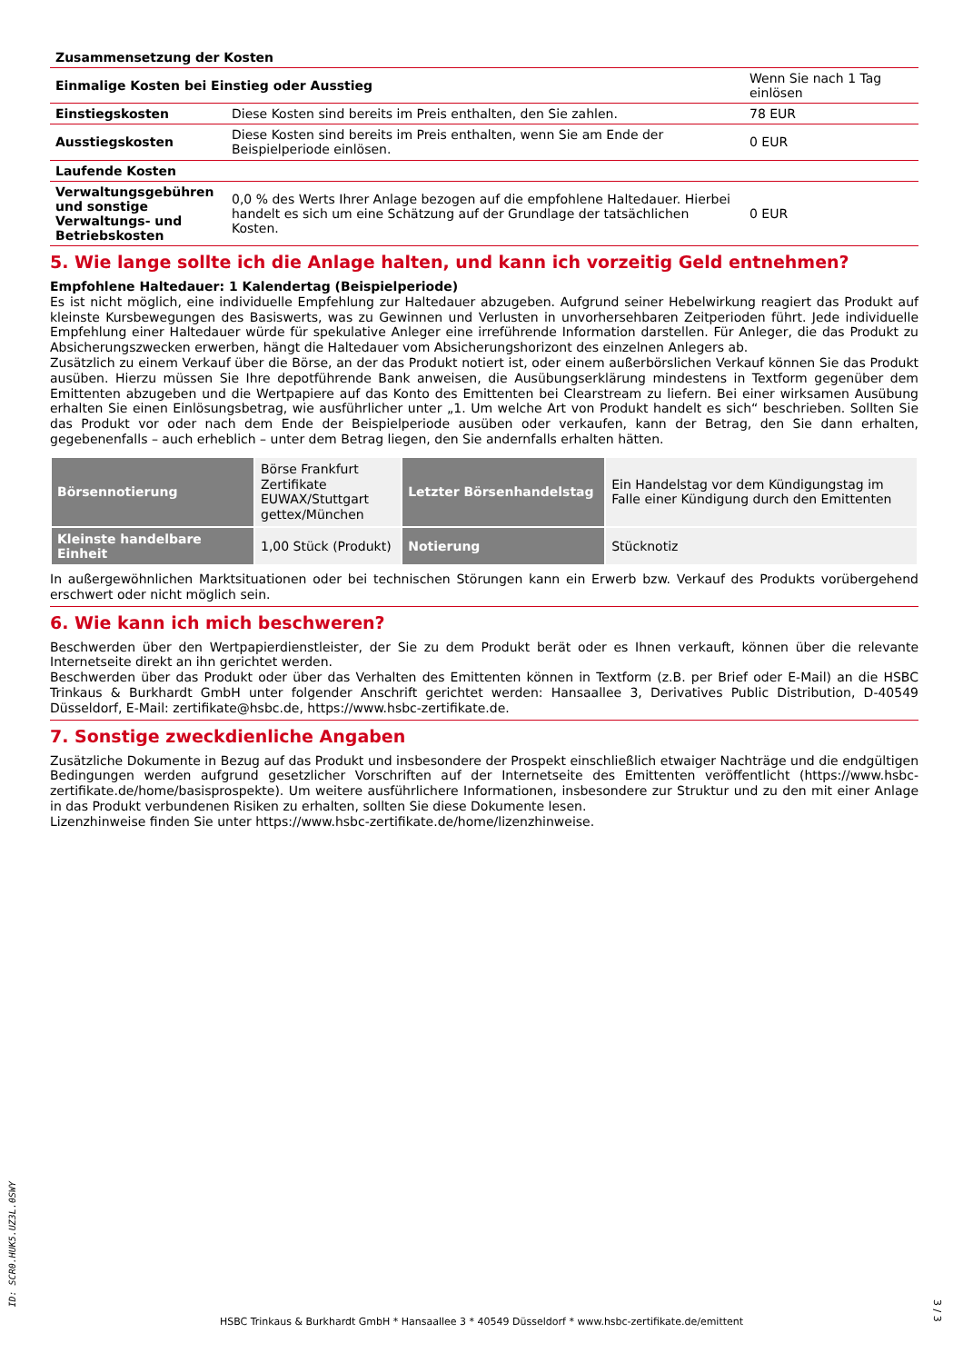| Zusammensetzung der Kosten | | |
| Einmalige Kosten bei Einstieg oder Ausstieg | | Wenn Sie nach 1 Tag einlösen |
| Einstiegskosten | Diese Kosten sind bereits im Preis enthalten, den Sie zahlen. | 78 EUR |
| Ausstiegskosten | Diese Kosten sind bereits im Preis enthalten, wenn Sie am Ende der Beispielperiode einlösen. | 0 EUR |
| Laufende Kosten | | |
| Verwaltungsgebühren und sonstige Verwaltungs- und Betriebskosten | 0,0 % des Werts Ihrer Anlage bezogen auf die empfohlene Haltedauer. Hierbei handelt es sich um eine Schätzung auf der Grundlage der tatsächlichen Kosten. | 0 EUR |
5. Wie lange sollte ich die Anlage halten, und kann ich vorzeitig Geld entnehmen?
Empfohlene Haltedauer: 1 Kalendertag (Beispielperiode)
Es ist nicht möglich, eine individuelle Empfehlung zur Haltedauer abzugeben. Aufgrund seiner Hebelwirkung reagiert das Produkt auf kleinste Kursbewegungen des Basiswerts, was zu Gewinnen und Verlusten in unvorhersehbaren Zeitperioden führt. Jede individuelle Empfehlung einer Haltedauer würde für spekulative Anleger eine irreführende Information darstellen. Für Anleger, die das Produkt zu Absicherungszwecken erwerben, hängt die Haltedauer vom Absicherungshorizont des einzelnen Anlegers ab.
Zusätzlich zu einem Verkauf über die Börse, an der das Produkt notiert ist, oder einem außerbörslichen Verkauf können Sie das Produkt ausüben. Hierzu müssen Sie Ihre depotführende Bank anweisen, die Ausübungserklärung mindestens in Textform gegenüber dem Emittenten abzugeben und die Wertpapiere auf das Konto des Emittenten bei Clearstream zu liefern. Bei einer wirksamen Ausübung erhalten Sie einen Einlösungsbetrag, wie ausführlicher unter „1. Um welche Art von Produkt handelt es sich“ beschrieben. Sollten Sie das Produkt vor oder nach dem Ende der Beispielperiode ausüben oder verkaufen, kann der Betrag, den Sie dann erhalten, gegebenenfalls – auch erheblich – unter dem Betrag liegen, den Sie andernfalls erhalten hätten.
| Börsennotierung | Börse Frankfurt Zertifikate EUWAX/Stuttgart gettex/München | Letzter Börsenhandelstag | Ein Handelstag vor dem Kündigungstag im Falle einer Kündigung durch den Emittenten |
| Kleinste handelbare Einheit | 1,00 Stück (Produkt) | Notierung | Stücknotiz |
In außergewöhnlichen Marktsituationen oder bei technischen Störungen kann ein Erwerb bzw. Verkauf des Produkts vorübergehend erschwert oder nicht möglich sein.
6. Wie kann ich mich beschweren?
Beschwerden über den Wertpapierdienstleister, der Sie zu dem Produkt berät oder es Ihnen verkauft, können über die relevante Internetseite direkt an ihn gerichtet werden.
Beschwerden über das Produkt oder über das Verhalten des Emittenten können in Textform (z.B. per Brief oder E-Mail) an die HSBC Trinkaus & Burkhardt GmbH unter folgender Anschrift gerichtet werden: Hansaallee 3, Derivatives Public Distribution, D-40549 Düsseldorf, E-Mail: zertifikate@hsbc.de, https://www.hsbc-zertifikate.de.
7. Sonstige zweckdienliche Angaben
Zusätzliche Dokumente in Bezug auf das Produkt und insbesondere der Prospekt einschließlich etwaiger Nachträge und die endgültigen Bedingungen werden aufgrund gesetzlicher Vorschriften auf der Internetseite des Emittenten veröffentlicht (https://www.hsbc-zertifikate.de/home/basisprospekte). Um weitere ausführlichere Informationen, insbesondere zur Struktur und zu den mit einer Anlage in das Produkt verbundenen Risiken zu erhalten, sollten Sie diese Dokumente lesen.
Lizenzhinweise finden Sie unter https://www.hsbc-zertifikate.de/home/lizenzhinweise.
ID: SCR0.HUK5.UZ3L.0SWY
HSBC Trinkaus & Burkhardt GmbH * Hansaallee 3 * 40549 Düsseldorf * www.hsbc-zertifikate.de/emittent
3 / 3